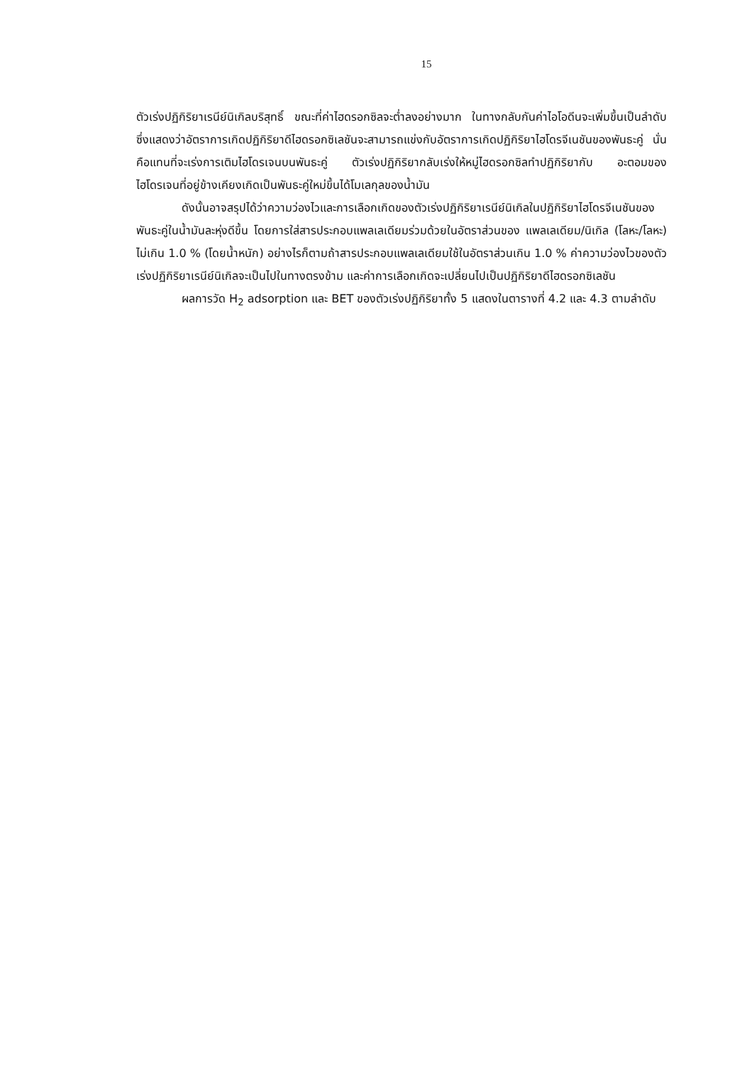15
ตัวเร่งปฏิกิริยาเรนีย์นิเกิลบริสุทธิ์ ขณะที่ค่าไฮดรอกซิลจะต่ำลงอย่างมาก ในทางกลับกันค่าไอโอดีนจะเพิ่มขึ้นเป็นลำดับ ซึ่งแสดงว่าอัตราการเกิดปฏิกิริยาดีไฮดรอกซิเลชันจะสามารถแข่งกับอัตราการเกิดปฏิกิริยาไฮโดรจีเนชันของพันธะคู่ นั่นคือแทนที่จะเร่งการเติมไฮโดรเจนบนพันธะคู่ ตัวเร่งปฏิกิริยากลับเร่งให้หมู่ไฮดรอกซิลทำปฏิกิริยากับ อะตอมของไฮโดรเจนที่อยู่ข้างเคียงเกิดเป็นพันธะคู่ใหม่ขึ้นได้โมเลกุลของน้ำมัน
ดังนั้นอาจสรุปได้ว่าความว่องไวและการเลือกเกิดของตัวเร่งปฏิกิริยาเรนีย์นิเกิลในปฏิกิริยาไฮโดรจีเนชันของพันธะคู่ในน้ำมันละหุ่งดีขึ้น โดยการใส่สารประกอบแพลเลเดียมร่วมด้วยในอัตราส่วนของ แพลเลเดียม/นิเกิล (โลหะ/โลหะ) ไม่เกิน 1.0 % (โดยน้ำหนัก) อย่างไรก็ตามถ้าสารประกอบแพลเลเดียมใช้ในอัตราส่วนเกิน 1.0 % ค่าความว่องไวของตัวเร่งปฏิกิริยาเรนีย์นิเกิลจะเป็นไปในทางตรงข้าม และค่าการเลือกเกิดจะเปลี่ยนไปเป็นปฏิกิริยาดีไฮดรอกซิเลชัน
ผลการวัด H<sub>2</sub> adsorption และ BET ของตัวเร่งปฏิกิริยาทั้ง 5 แสดงในตารางที่ 4.2 และ 4.3 ตามลำดับ